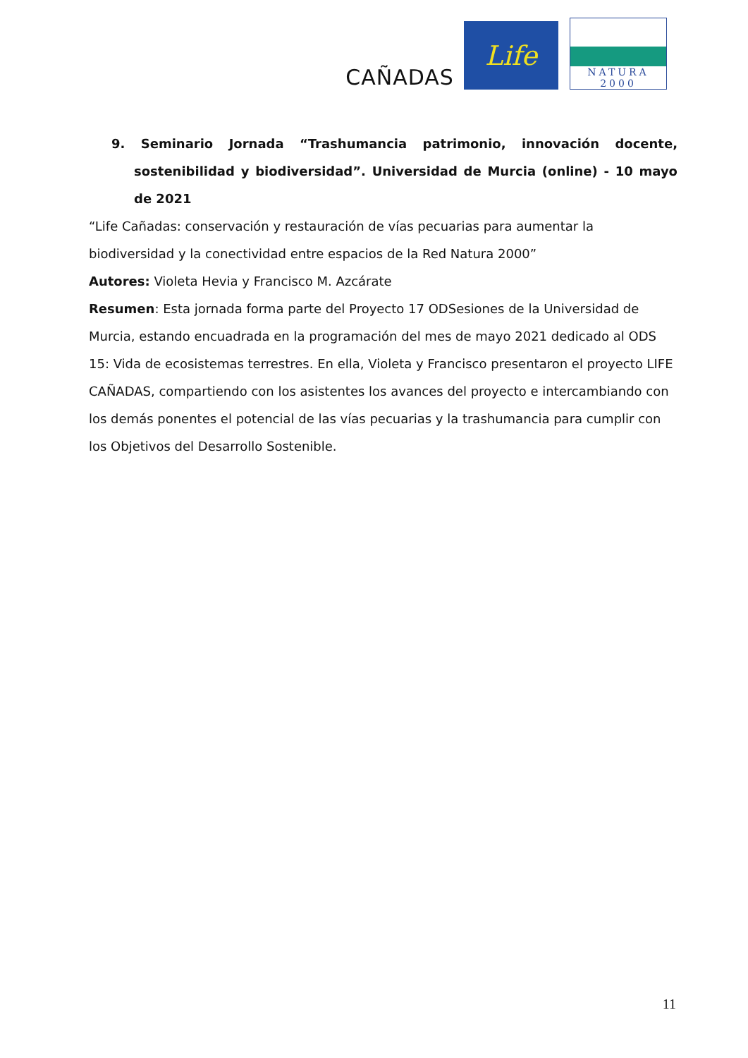CAÑADAS
Life
NATURA 2000
9. Seminario Jornada “Trashumancia patrimonio, innovación docente, sostenibilidad y biodiversidad”. Universidad de Murcia (online) - 10 mayo de 2021
“Life Cañadas: conservación y restauración de vías pecuarias para aumentar la biodiversidad y la conectividad entre espacios de la Red Natura 2000”
Autores: Violeta Hevia y Francisco M. Azcárate
Resumen: Esta jornada forma parte del Proyecto 17 ODSesiones de la Universidad de Murcia, estando encuadrada en la programación del mes de mayo 2021 dedicado al ODS 15: Vida de ecosistemas terrestres. En ella, Violeta y Francisco presentaron el proyecto LIFE CAÑADAS, compartiendo con los asistentes los avances del proyecto e intercambiando con los demás ponentes el potencial de las vías pecuarias y la trashumancia para cumplir con los Objetivos del Desarrollo Sostenible.
11